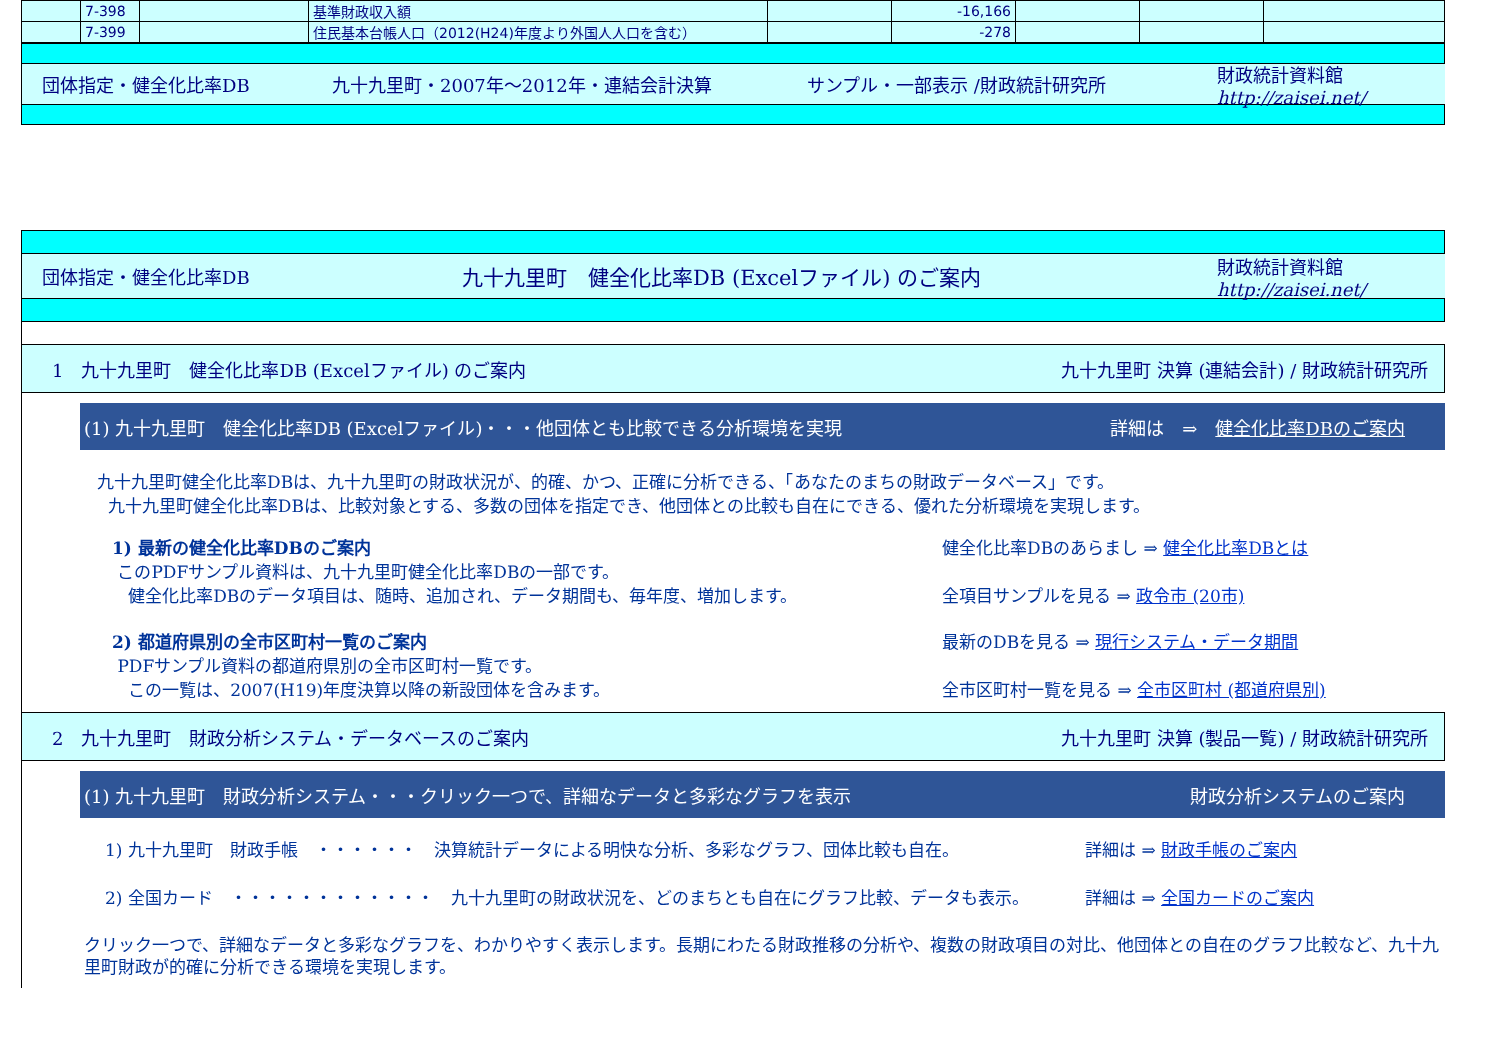| | 7-398 | | 基準財政収入額 | | -16,166 | | | |
| | 7-399 | | 住民基本台帳人口（2012(H24)年度より外国人人口を含む） | | -278 | | | |
団体指定・健全化比率DB 九十九里町・2007年～2012年・連結会計決算 サンプル・一部表示 /財政統計研究所 財政統計資料館
http://zaisei.net/
団体指定・健全化比率DB 九十九里町　健全化比率DB (Excelファイル) のご案内 財政統計資料館
http://zaisei.net/
1　九十九里町　健全化比率DB (Excelファイル) のご案内 九十九里町 決算 (連結会計) / 財政統計研究所
(1) 九十九里町　健全化比率DB (Excelファイル)・・・他団体とも比較できる分析環境を実現 詳細は　⇒　健全化比率DBのご案内
九十九里町健全化比率DBは、九十九里町の財政状況が、的確、かつ、正確に分析できる、「あなたのまちの財政データベース」です。
九十九里町健全化比率DBは、比較対象とする、多数の団体を指定でき、他団体との比較も自在にできる、優れた分析環境を実現します。
1) 最新の健全化比率DBのご案内
このPDFサンプル資料は、九十九里町健全化比率DBの一部です。
健全化比率DBのデータ項目は、随時、追加され、データ期間も、毎年度、増加します。
健全化比率DBのあらまし ⇒ 健全化比率DBとは
全項目サンプルを見る ⇒ 政令市 (20市)
2) 都道府県別の全市区町村一覧のご案内
PDFサンプル資料の都道府県別の全市区町村一覧です。
この一覧は、2007(H19)年度決算以降の新設団体を含みます。
最新のDBを見る ⇒ 現行システム・データ期間
全市区町村一覧を見る ⇒ 全市区町村 (都道府県別)
2　九十九里町　財政分析システム・データベースのご案内 九十九里町 決算 (製品一覧) / 財政統計研究所
(1) 九十九里町　財政分析システム・・・クリック一つで、詳細なデータと多彩なグラフを表示 財政分析システムのご案内
1) 九十九里町　財政手帳　・・・・・・　決算統計データによる明快な分析、多彩なグラフ、団体比較も自在。 詳細は ⇒ 財政手帳のご案内
2) 全国カード　・・・・・・・・・・・・　九十九里町の財政状況を、どのまちとも自在にグラフ比較、データも表示。 詳細は ⇒ 全国カードのご案内
クリック一つで、詳細なデータと多彩なグラフを、わかりやすく表示します。長期にわたる財政推移の分析や、複数の財政項目の対比、他団体との自在のグラフ比較など、九十九里町財政が的確に分析できる環境を実現します。